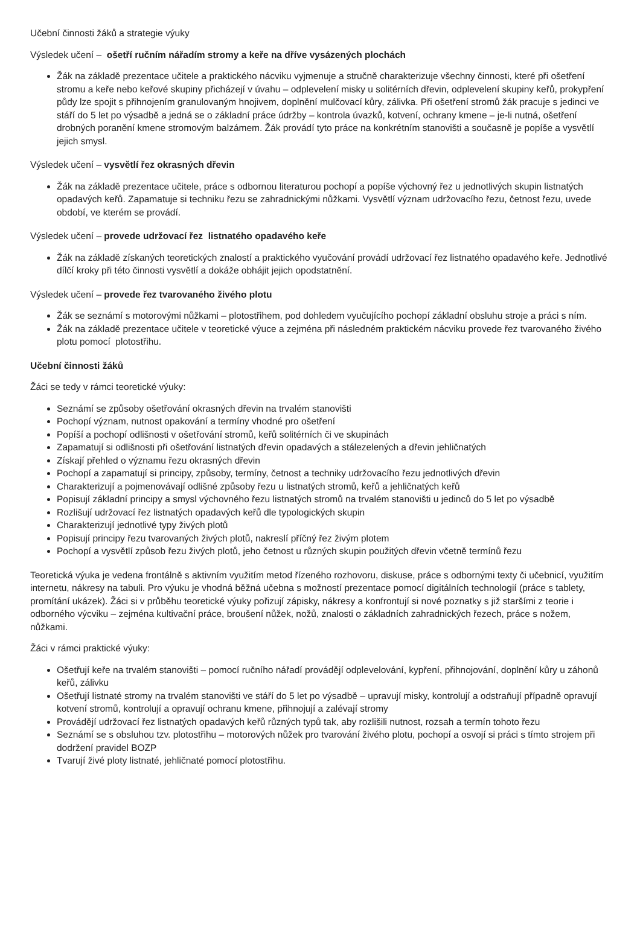Učební činnosti žáků a strategie výuky
Výsledek učení – ošetří ručním nářadím stromy a keře na dříve vysázených plochách
Žák na základě prezentace učitele a praktického nácviku vyjmenuje a stručně charakterizuje všechny činnosti, které při ošetření stromu a keře nebo keřové skupiny přicházejí v úvahu – odplevelení misky u solitérních dřevin, odplevelení skupiny keřů, prokypření půdy lze spojit s přihnojením granulovaným hnojivem, doplnění mulčovací kůry, zálivka. Při ošetření stromů žák pracuje s jedinci ve stáří do 5 let po výsadbě a jedná se o základní práce údržby – kontrola úvazků, kotvení, ochrany kmene – je-li nutná, ošetření drobných poranění kmene stromovým balzámem. Žák provádí tyto práce na konkrétním stanovišti a současně je popíše a vysvětlí jejich smysl.
Výsledek učení – vysvětlí řez okrasných dřevin
Žák na základě prezentace učitele, práce s odbornou literaturou pochopí a popíše výchovný řez u jednotlivých skupin listnatých opadavých keřů. Zapamatuje si techniku řezu se zahradnickými nůžkami. Vysvětlí význam udržovacího řezu, četnost řezu, uvede období, ve kterém se provádí.
Výsledek učení – provede udržovací řez listnatého opadavého keře
Žák na základě získaných teoretických znalostí a praktického vyučování provádí udržovací řez listnatého opadavého keře. Jednotlivé dílčí kroky při této činnosti vysvětlí a dokáže obhájit jejich opodstatnění.
Výsledek učení – provede řez tvarovaného živého plotu
Žák se seznámí s motorovými nůžkami – plotostřihem, pod dohledem vyučujícího pochopí základní obsluhu stroje a práci s ním.
Žák na základě prezentace učitele v teoretické výuce a zejména při následném praktickém nácviku provede řez tvarovaného živého plotu pomocí plotostřihu.
Učební činnosti žáků
Žáci se tedy v rámci teoretické výuky:
Seznámí se způsoby ošetřování okrasných dřevin na trvalém stanovišti
Pochopí význam, nutnost opakování a termíny vhodné pro ošetření
Popíší a pochopí odlišnosti v ošetřování stromů, keřů solitérních či ve skupinách
Zapamatují si odlišnosti při ošetřování listnatých dřevin opadavých a stálezelených a dřevin jehličnatých
Získají přehled o významu řezu okrasných dřevin
Pochopí a zapamatují si principy, způsoby, termíny, četnost a techniky udržovacího řezu jednotlivých dřevin
Charakterizují a pojmenovávají odlišné způsoby řezu u listnatých stromů, keřů a jehličnatých keřů
Popisují základní principy a smysl výchovného řezu listnatých stromů na trvalém stanovišti u jedinců do 5 let po výsadbě
Rozlišují udržovací řez listnatých opadavých keřů dle typologických skupin
Charakterizují jednotlivé typy živých plotů
Popisují principy řezu tvarovaných živých plotů, nakreslí příčný řez živým plotem
Pochopí a vysvětlí způsob řezu živých plotů, jeho četnost u různých skupin použitých dřevin včetně termínů řezu
Teoretická výuka je vedena frontálně s aktivním využitím metod řízeného rozhovoru, diskuse, práce s odbornými texty či učebnicí, využitím internetu, nákresy na tabuli. Pro výuku je vhodná běžná učebna s možností prezentace pomocí digitálních technologií (práce s tablety, promítání ukázek). Žáci si v průběhu teoretické výuky pořizují zápisky, nákresy a konfrontují si nové poznatky s již staršími z teorie i odborného výcviku – zejména kultivační práce, broušení nůžek, nožů, znalosti o základních zahradnických řezech, práce s nožem, nůžkami.
Žáci v rámci praktické výuky:
Ošetřují keře na trvalém stanovišti – pomocí ručního nářadí provádějí odplevelování, kypření, přihnojování, doplnění kůry u záhonů keřů, zálivku
Ošetřují listnaté stromy na trvalém stanovišti ve stáří do 5 let po výsadbě – upravují misky, kontrolují a odstraňují případně opravují kotvení stromů, kontrolují a opravují ochranu kmene, přihnojují a zalévají stromy
Provádějí udržovací řez listnatých opadavých keřů různých typů tak, aby rozlišili nutnost, rozsah a termín tohoto řezu
Seznámí se s obsluhou tzv. plotostřihu – motorových nůžek pro tvarování živého plotu, pochopí a osvojí si práci s tímto strojem při dodržení pravidel BOZP
Tvarují živé ploty listnaté, jehličnaté pomocí plotostřihu.